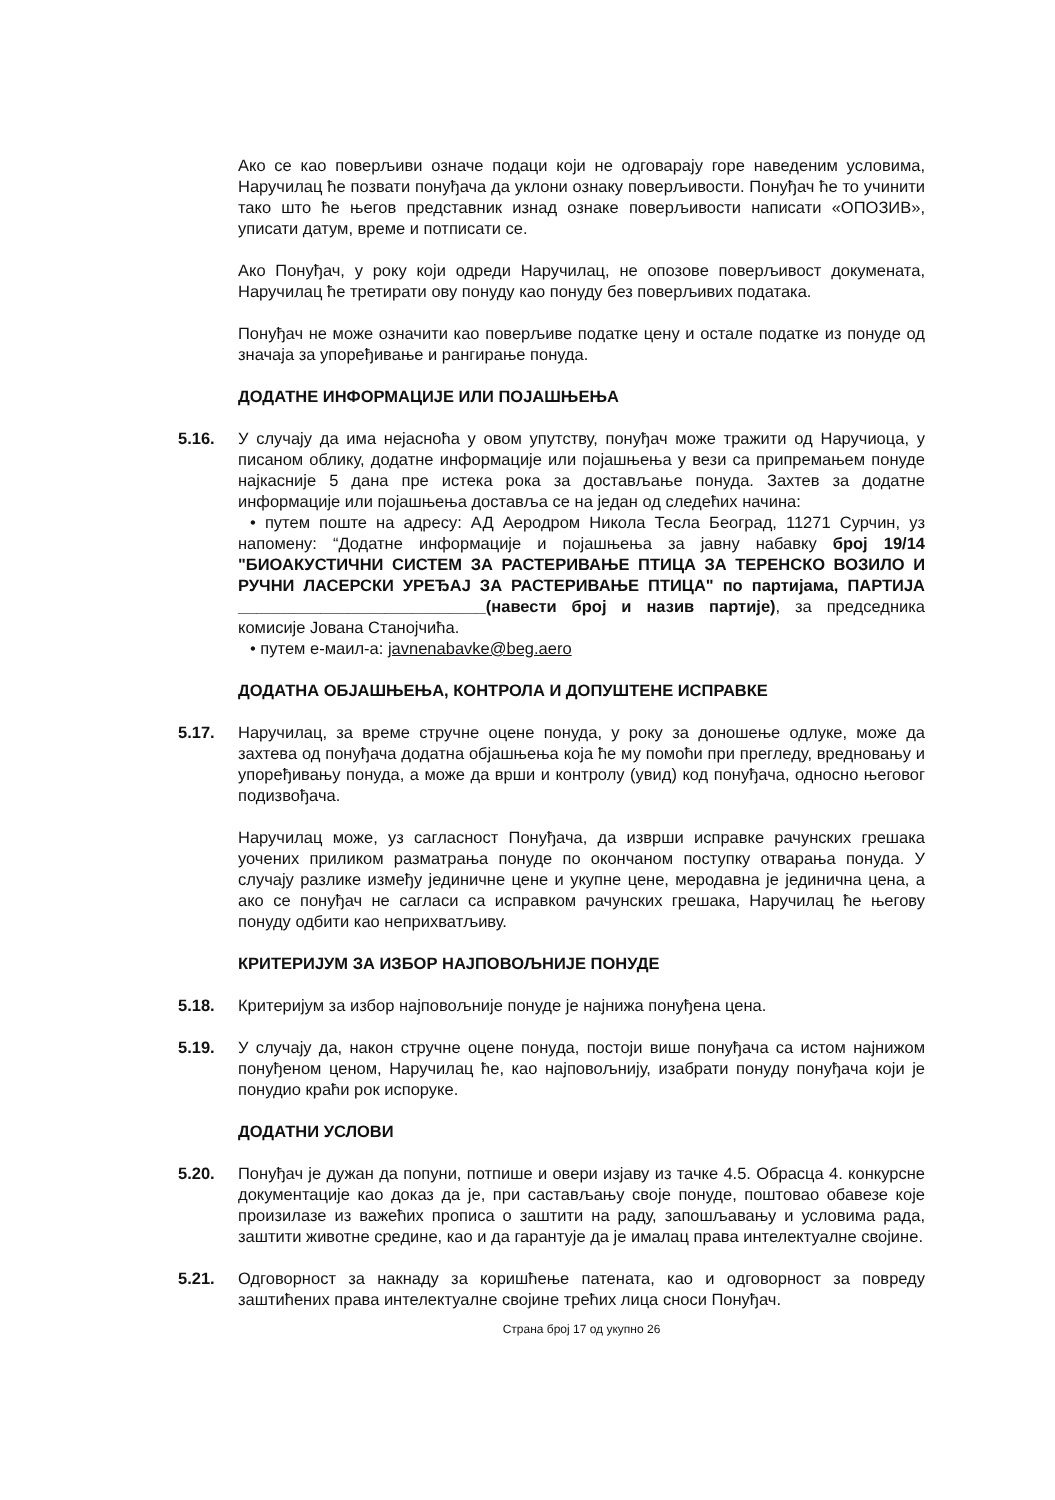Ако се као поверљиви означе подаци који не одговарају горе наведеним условима, Наручилац ће позвати понуђача да уклони ознаку поверљивости. Понуђач ће то учинити тако што ће његов представник изнад ознаке поверљивости написати «ОПОЗИВ», уписати датум, време и потписати се.
Ако Понуђач, у року који одреди Наручилац, не опозове поверљивост докумената, Наручилац ће третирати ову понуду као понуду без поверљивих података.
Понуђач не може означити као поверљиве податке цену и остале податке из понуде од значаја за упоређивање и рангирање понуда.
ДОДАТНЕ ИНФОРМАЦИЈЕ ИЛИ ПОЈАШЊЕЊА
5.16. У случају да има нејасноћа у овом упутству, понуђач може тражити од Наручиоца, у писаном облику, додатне информације или појашњења у вези са припремањем понуде најкасније 5 дана пре истека рока за достављање понуда. Захтев за додатне информације или појашњења доставља се на један од следећих начина:
• путем поште на адресу: АД Аеродром Никола Тесла Београд, 11271 Сурчин, уз напомену: “Додатне информације и појашњења за јавну набавку број 19/14 "БИОАКУСТИЧНИ СИСТЕМ ЗА РАСТЕРИВАЊЕ ПТИЦА ЗА ТЕРЕНСКО ВОЗИЛО И РУЧНИ ЛАСЕРСКИ УРЕЂАЈ ЗА РАСТЕРИВАЊЕ ПТИЦА" по партијама, ПАРТИЈА ___________________________(навести број и назив партије), за председника комисије Јована Станојчића.
• путем е-маил-а: javnenabavke@beg.aero
ДОДАТНА ОБЈАШЊЕЊА, КОНТРОЛА И ДОПУШТЕНЕ ИСПРАВКЕ
5.17. Наручилац, за време стручне оцене понуда, у року за доношење одлуке, може да захтева од понуђача додатна објашњења која ће му помоћи при прегледу, вредновању и упоређивању понуда, а може да врши и контролу (увид) код понуђача, односно његовог подизвођача.
Наручилац може, уз сагласност Понуђача, да изврши исправке рачунских грешака уочених приликом разматрања понуде по окончаном поступку отварања понуда. У случају разлике између јединичне цене и укупне цене, меродавна је јединична цена, а ако се понуђач не сагласи са исправком рачунских грешака, Наручилац ће његову понуду одбити као неприхватљиву.
КРИТЕРИЈУМ ЗА ИЗБОР НАЈПОВОЉНИЈЕ ПОНУДЕ
5.18. Критеријум за избор најповољније понуде је најнижа понуђена цена.
5.19. У случају да, након стручне оцене понуда, постоји више понуђача са истом најнижом понуђеном ценом, Наручилац ће, као најповољнију, изабрати понуду понуђача који је понудио краћи рок испоруке.
ДОДАТНИ УСЛОВИ
5.20. Понуђач је дужан да попуни, потпише и овери изјаву из тачке 4.5. Обрасца 4. конкурсне документације као доказ да је, при састављању своје понуде, поштовао обавезе које произилазе из важећих прописа о заштити на раду, запошљавању и условима рада, заштити животне средине, као и да гарантује да је ималац права интелектуалне својине.
5.21. Одговорност за накнаду за коришћење патената, као и одговорност за повреду заштићених права интелектуалне својине трећих лица сноси Понуђач.
Страна број 17 од укупно 26